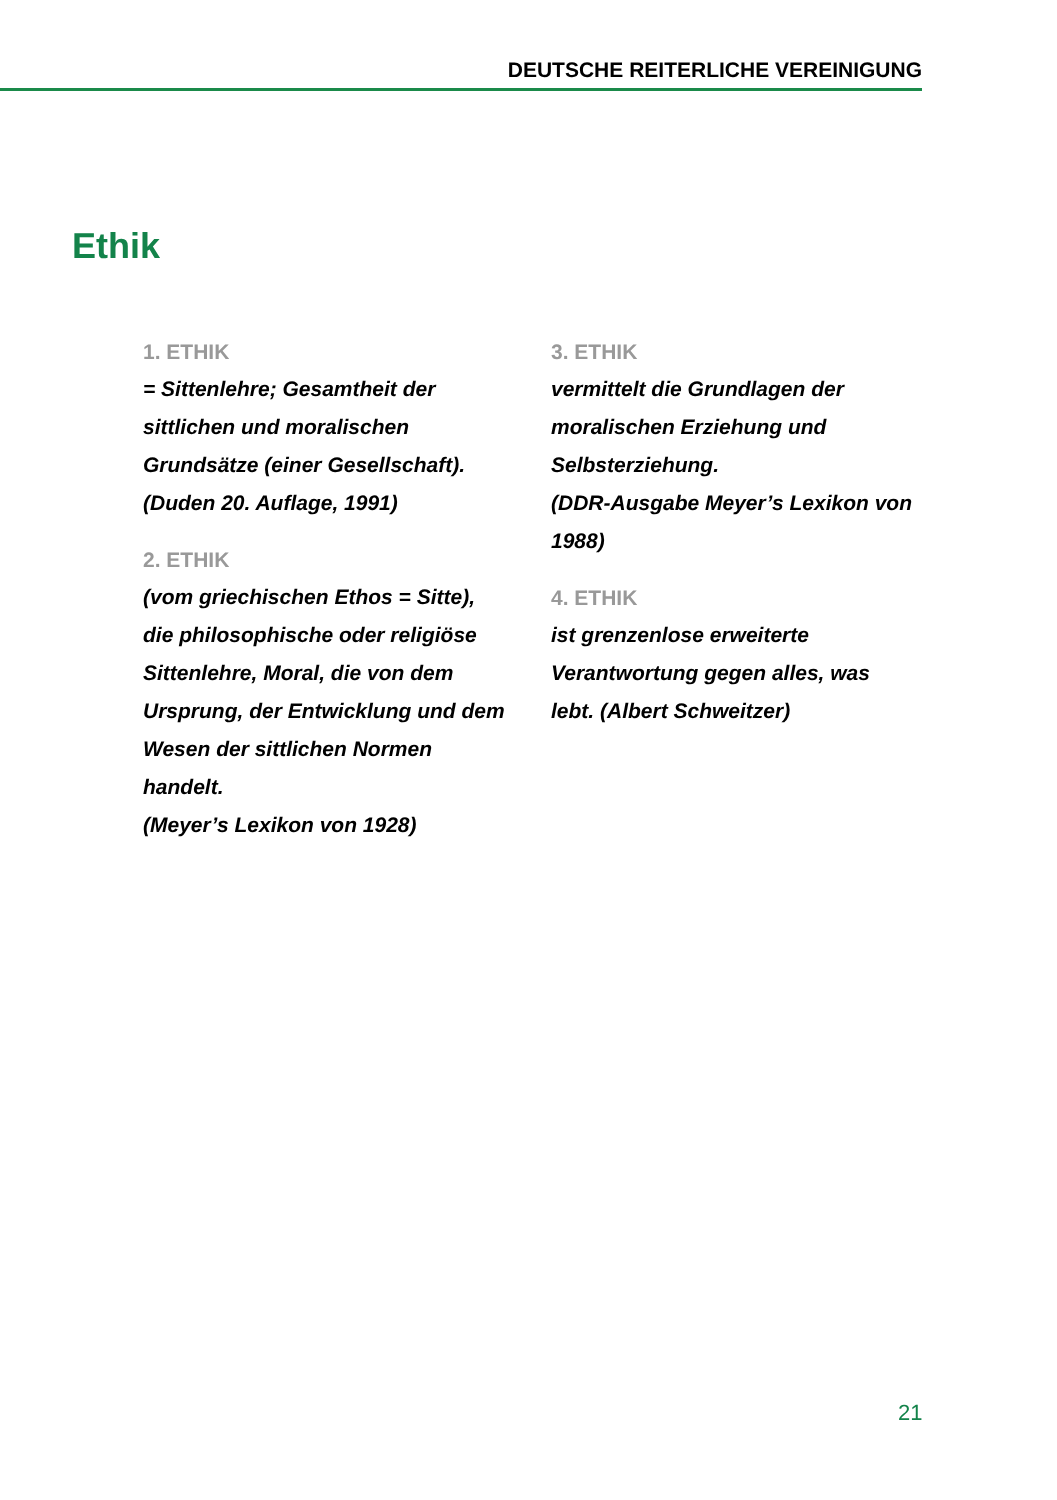DEUTSCHE REITERLICHE VEREINIGUNG
Ethik
1. ETHIK
= Sittenlehre; Gesamtheit der sittlichen und moralischen Grundsätze (einer Gesellschaft).
(Duden 20. Auflage, 1991)
2. ETHIK
(vom griechischen Ethos = Sitte), die philosophische oder religiöse Sittenlehre, Moral, die von dem Ursprung, der Entwicklung und dem Wesen der sittlichen Normen handelt.
(Meyer’s Lexikon von 1928)
3. ETHIK
vermittelt die Grundlagen der moralischen Erziehung und Selbsterziehung.
(DDR-Ausgabe Meyer’s Lexikon von 1988)
4. ETHIK
ist grenzenlose erweiterte Verantwortung gegen alles, was lebt. (Albert Schweitzer)
21